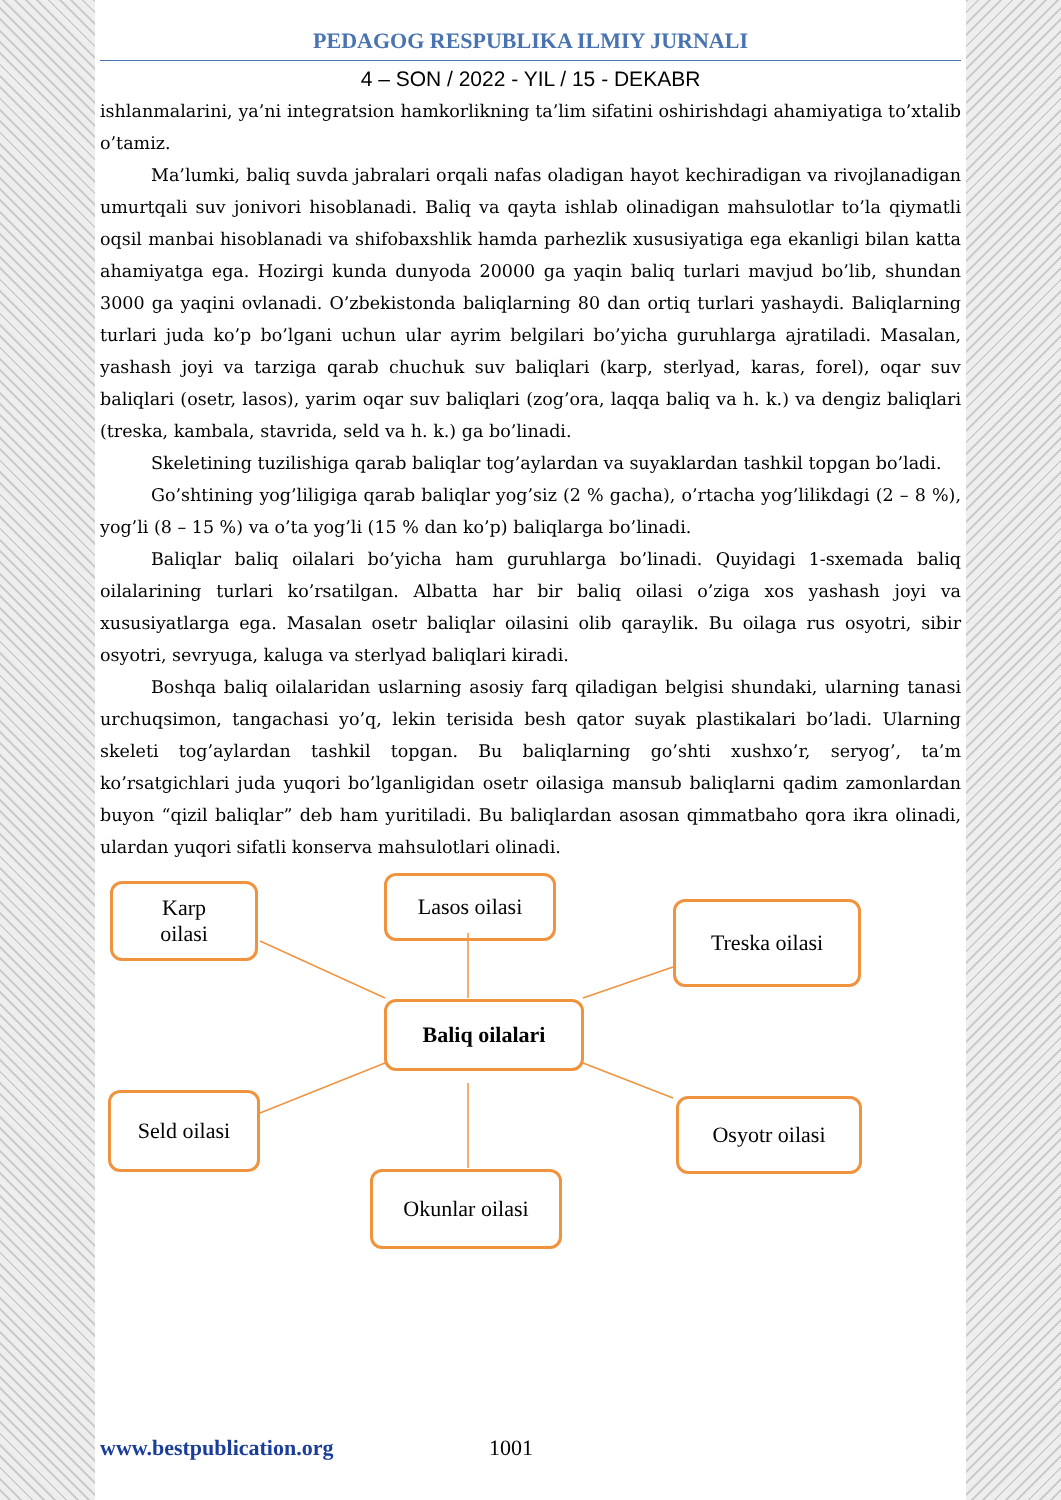PEDAGOG RESPUBLIKA ILMIY JURNALI
4 – SON / 2022 - YIL / 15 - DEKABR
ishlanmalarini, ya’ni integratsion hamkorlikning ta’lim sifatini oshirishdagi ahamiyatiga to’xtalib o’tamiz.
Ma’lumki, baliq suvda jabralari orqali nafas oladigan hayot kechiradigan va rivojlanadigan umurtqali suv jonivori hisoblanadi. Baliq va qayta ishlab olinadigan mahsulotlar to’la qiymatli oqsil manbai hisoblanadi va shifobaxshlik hamda parhezlik xususiyatiga ega ekanligi bilan katta ahamiyatga ega. Hozirgi kunda dunyoda 20000 ga yaqin baliq turlari mavjud bo’lib, shundan 3000 ga yaqini ovlanadi. O’zbekistonda baliqlarning 80 dan ortiq turlari yashaydi. Baliqlarning turlari juda ko’p bo’lgani uchun ular ayrim belgilari bo’yicha guruhlarga ajratiladi. Masalan, yashash joyi va tarziga qarab chuchuk suv baliqlari (karp, sterlyad, karas, forel), oqar suv baliqlari (osetr, lasos), yarim oqar suv baliqlari (zog’ora, laqqa baliq va h. k.) va dengiz baliqlari (treska, kambala, stavrida, seld va h. k.) ga bo’linadi.
Skeletining tuzilishiga qarab baliqlar tog’aylardan va suyaklardan tashkil topgan bo’ladi.
Go’shtining yog’liligiga qarab baliqlar yog’siz (2 % gacha), o’rtacha yog’lilikdagi (2 – 8 %), yog’li (8 – 15 %) va o’ta yog’li (15 % dan ko’p) baliqlarga bo’linadi.
Baliqlar baliq oilalari bo’yicha ham guruhlarga bo’linadi. Quyidagi 1-sxemada baliq oilalarining turlari ko’rsatilgan. Albatta har bir baliq oilasi o’ziga xos yashash joyi va xususiyatlarga ega. Masalan osetr baliqlar oilasini olib qaraylik. Bu oilaga rus osyotri, sibir osyotri, sevryuga, kaluga va sterlyad baliqlari kiradi.
Boshqa baliq oilalaridan uslarning asosiy farq qiladigan belgisi shundaki, ularning tanasi urchuqsimon, tangachasi yo’q, lekin terisida besh qator suyak plastikalari bo’ladi. Ularning skeleti tog’aylardan tashkil topgan. Bu baliqlarning go’shti xushxo’r, seryog’, ta’m ko’rsatgichlari juda yuqori bo’lganligidan osetr oilasiga mansub baliqlarni qadim zamonlardan buyon “qizil baliqlar” deb ham yuritiladi. Bu baliqlardan asosan qimmatbaho qora ikra olinadi, ulardan yuqori sifatli konserva mahsulotlari olinadi.
Karp
oilasi
Lasos oilasi
Treska oilasi
Baliq oilalari
Seld oilasi Osyotr oilasi
Okunlar oilasi
www.bestpublication.org 1001